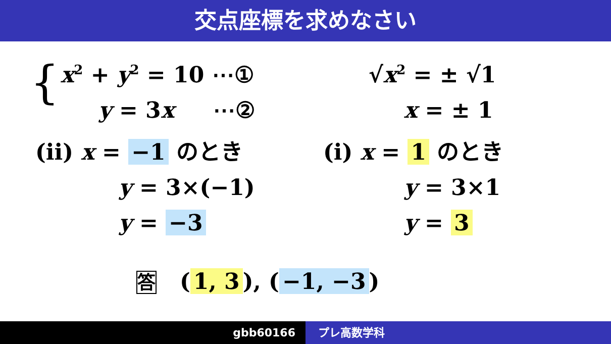交点座標を求めなさい
{ x<sup>2</sup> + y<sup>2</sup> = 10 ⋯①
y = 3x ⋯②
√x<sup>2</sup> = ± √1
x = ± 1
(ii) x = −1 のとき
y = 3×(−1)
y = −3
(i) x = 1 のとき
y = 3×1
y = 3
答 (1, 3), (−1, −3)
gbb60166 プレ高数学科